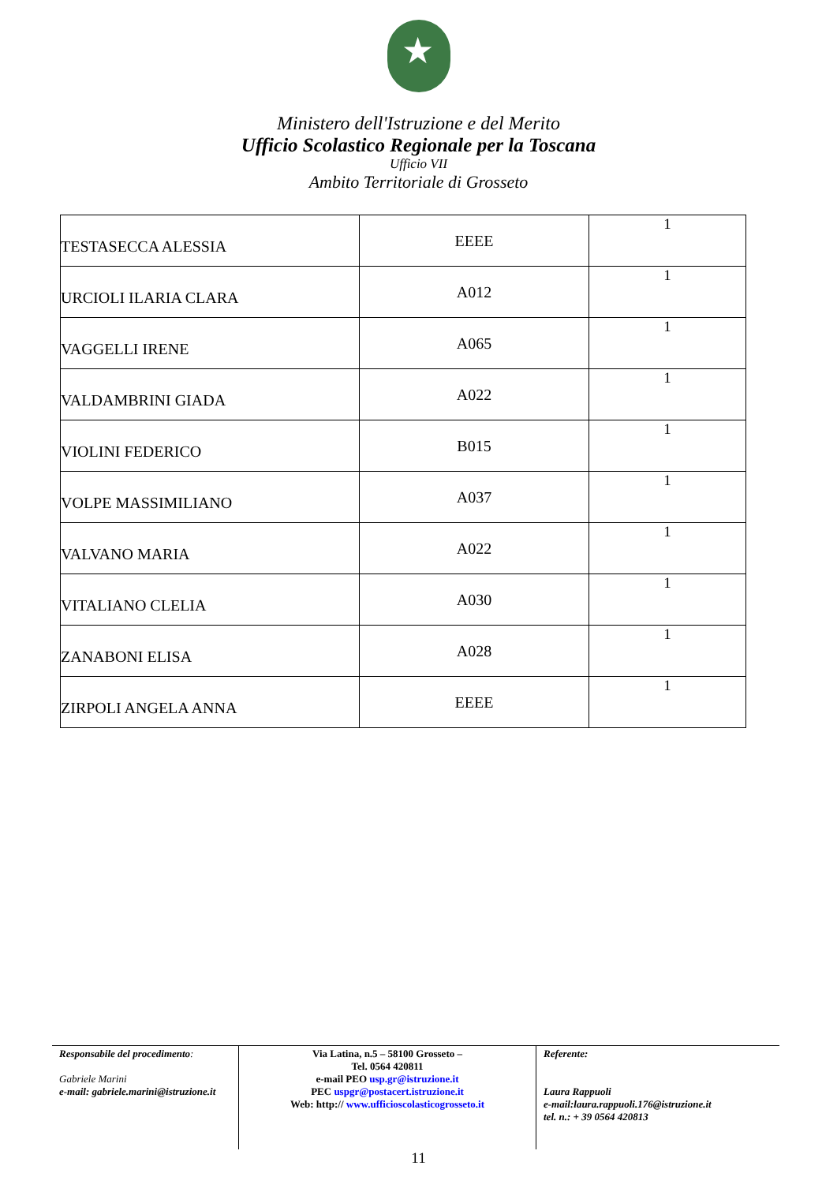Ministero dell'Istruzione e del Merito
Ufficio Scolastico Regionale per la Toscana
Ufficio VII
Ambito Territoriale di Grosseto
| TESTASECCA ALESSIA | EEEE | 1 |
| URCIOLI ILARIA CLARA | A012 | 1 |
| VAGGELLI IRENE | A065 | 1 |
| VALDAMBRINI GIADA | A022 | 1 |
| VIOLINI FEDERICO | B015 | 1 |
| VOLPE MASSIMILIANO | A037 | 1 |
| VALVANO MARIA | A022 | 1 |
| VITALIANO CLELIA | A030 | 1 |
| ZANABONI ELISA | A028 | 1 |
| ZIRPOLI ANGELA ANNA | EEEE | 1 |
Responsabile del procedimento:
Gabriele Marini
e-mail: gabriele.marini@istruzione.it
Via Latina, n.5 – 58100 Grosseto –
Tel. 0564 420811
e-mail PEO usp.gr@istruzione.it
PEC uspgr@postacert.istruzione.it
Web: http:// www.ufficioscolasticogrosseto.it
Referente:
Laura Rappuoli
e-mail:laura.rappuoli.176@istruzione.it
tel. n.: + 39 0564 420813
11